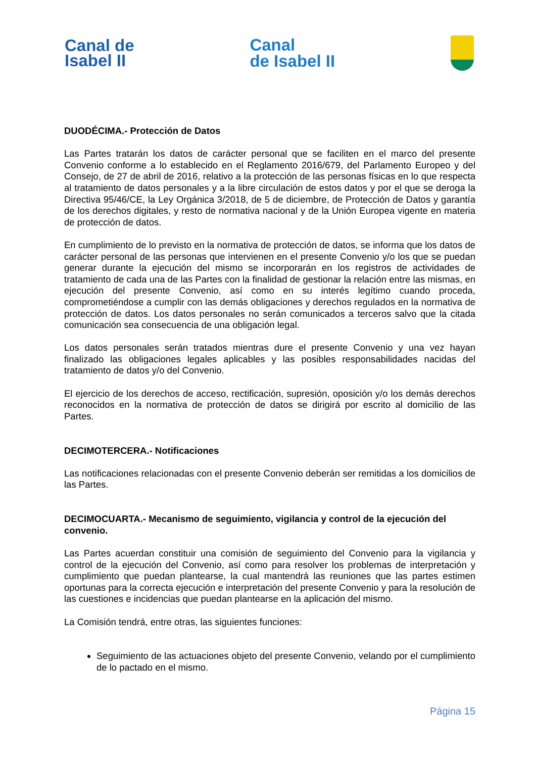Canal de
Isabel II
Canal
de Isabel II
DUODÉCIMA.- Protección de Datos
Las Partes tratarán los datos de carácter personal que se faciliten en el marco del presente Convenio conforme a lo establecido en el Reglamento 2016/679, del Parlamento Europeo y del Consejo, de 27 de abril de 2016, relativo a la protección de las personas físicas en lo que respecta al tratamiento de datos personales y a la libre circulación de estos datos y por el que se deroga la Directiva 95/46/CE, la Ley Orgánica 3/2018, de 5 de diciembre, de Protección de Datos y garantía de los derechos digitales, y resto de normativa nacional y de la Unión Europea vigente en materia de protección de datos.
En cumplimiento de lo previsto en la normativa de protección de datos, se informa que los datos de carácter personal de las personas que intervienen en el presente Convenio y/o los que se puedan generar durante la ejecución del mismo se incorporarán en los registros de actividades de tratamiento de cada una de las Partes con la finalidad de gestionar la relación entre las mismas, en ejecución del presente Convenio, así como en su interés legítimo cuando proceda, comprometiéndose a cumplir con las demás obligaciones y derechos regulados en la normativa de protección de datos. Los datos personales no serán comunicados a terceros salvo que la citada comunicación sea consecuencia de una obligación legal.
Los datos personales serán tratados mientras dure el presente Convenio y una vez hayan finalizado las obligaciones legales aplicables y las posibles responsabilidades nacidas del tratamiento de datos y/o del Convenio.
El ejercicio de los derechos de acceso, rectificación, supresión, oposición y/o los demás derechos reconocidos en la normativa de protección de datos se dirigirá por escrito al domicilio de las Partes.
DECIMOTERCERA.- Notificaciones
Las notificaciones relacionadas con el presente Convenio deberán ser remitidas a los domicilios de las Partes.
DECIMOCUARTA.- Mecanismo de seguimiento, vigilancia y control de la ejecución del convenio.
Las Partes acuerdan constituir una comisión de seguimiento del Convenio para la vigilancia y control de la ejecución del Convenio, así como para resolver los problemas de interpretación y cumplimiento que puedan plantearse, la cual mantendrá las reuniones que las partes estimen oportunas para la correcta ejecución e interpretación del presente Convenio y para la resolución de las cuestiones e incidencias que puedan plantearse en la aplicación del mismo.
La Comisión tendrá, entre otras, las siguientes funciones:
Seguimiento de las actuaciones objeto del presente Convenio, velando por el cumplimiento de lo pactado en el mismo.
Página 15